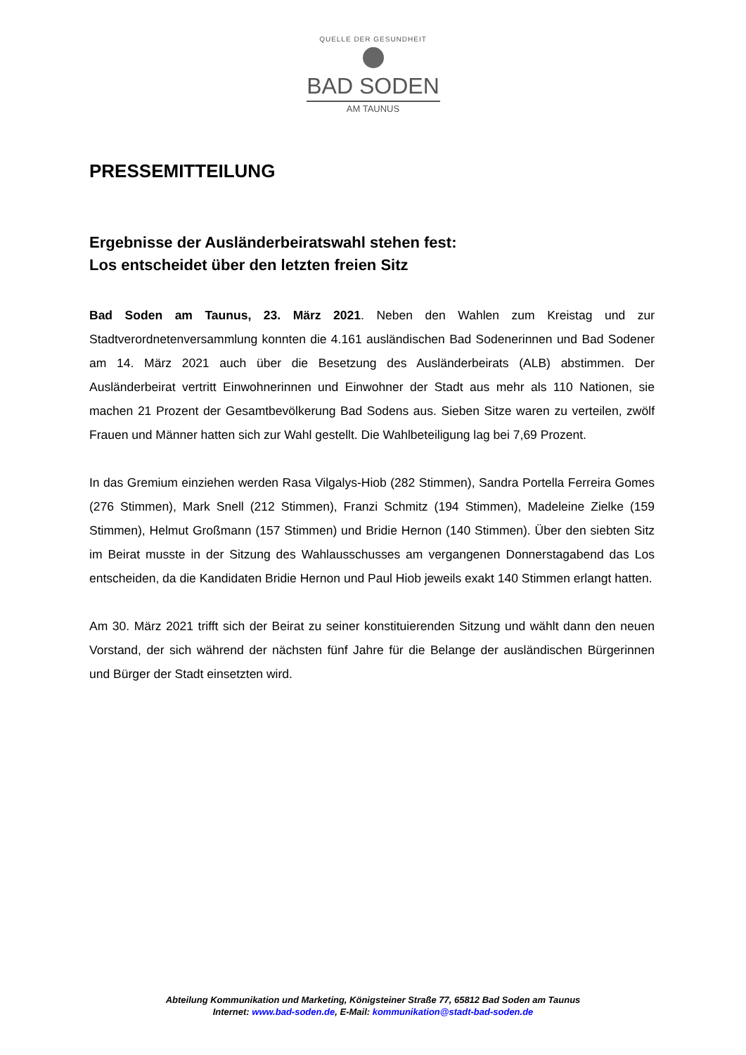QUELLE DER GESUNDHEIT
BAD SODEN
AM TAUNUS
PRESSEMITTEILUNG
Ergebnisse der Ausländerbeiratswahl stehen fest:
Los entscheidet über den letzten freien Sitz
Bad Soden am Taunus, 23. März 2021. Neben den Wahlen zum Kreistag und zur Stadtverordnetenversammlung konnten die 4.161 ausländischen Bad Sodenerinnen und Bad Sodener am 14. März 2021 auch über die Besetzung des Ausländerbeirats (ALB) abstimmen. Der Ausländerbeirat vertritt Einwohnerinnen und Einwohner der Stadt aus mehr als 110 Nationen, sie machen 21 Prozent der Gesamtbevölkerung Bad Sodens aus. Sieben Sitze waren zu verteilen, zwölf Frauen und Männer hatten sich zur Wahl gestellt. Die Wahlbeteiligung lag bei 7,69 Prozent.
In das Gremium einziehen werden Rasa Vilgalys-Hiob (282 Stimmen), Sandra Portella Ferreira Gomes (276 Stimmen), Mark Snell (212 Stimmen), Franzi Schmitz (194 Stimmen), Madeleine Zielke (159 Stimmen), Helmut Großmann (157 Stimmen) und Bridie Hernon (140 Stimmen). Über den siebten Sitz im Beirat musste in der Sitzung des Wahlausschusses am vergangenen Donnerstagabend das Los entscheiden, da die Kandidaten Bridie Hernon und Paul Hiob jeweils exakt 140 Stimmen erlangt hatten.
Am 30. März 2021 trifft sich der Beirat zu seiner konstituierenden Sitzung und wählt dann den neuen Vorstand, der sich während der nächsten fünf Jahre für die Belange der ausländischen Bürgerinnen und Bürger der Stadt einsetzten wird.
Abteilung Kommunikation und Marketing, Königsteiner Straße 77, 65812 Bad Soden am Taunus
Internet: www.bad-soden.de, E-Mail: kommunikation@stadt-bad-soden.de